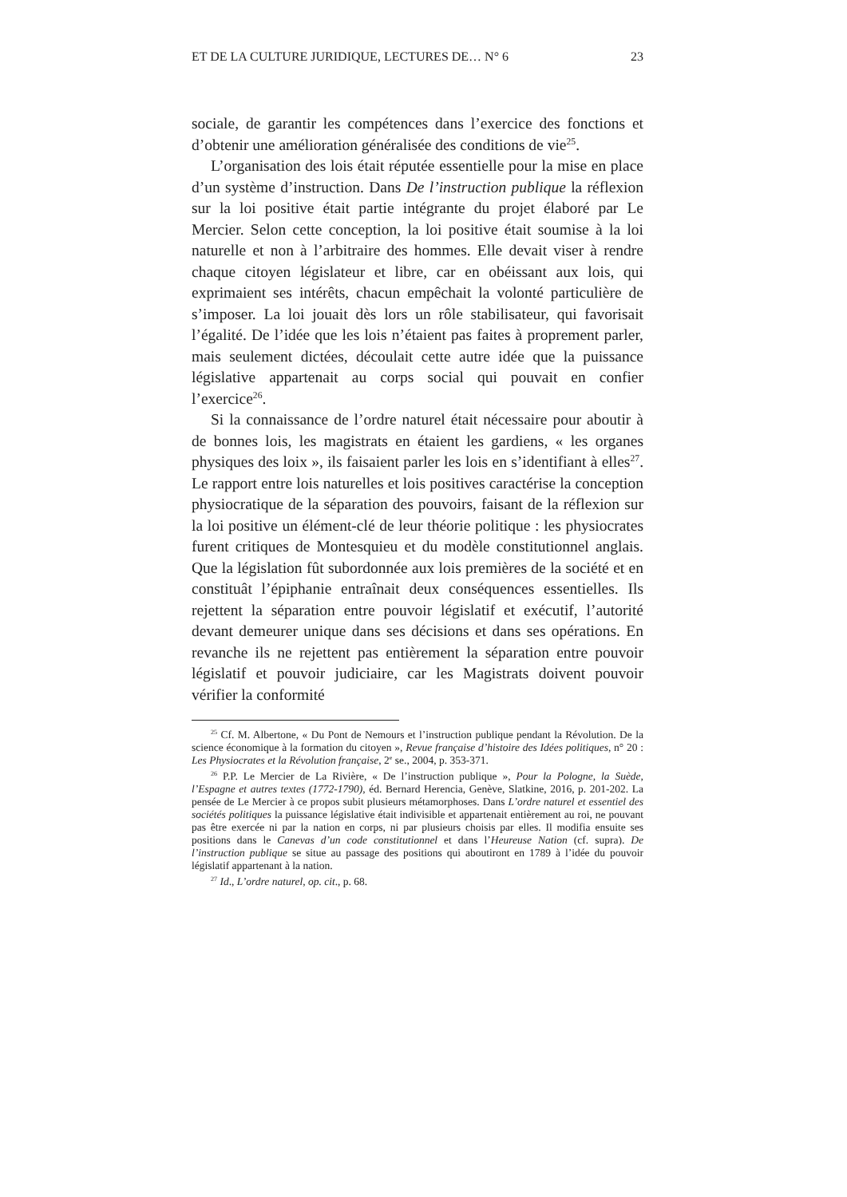ET DE LA CULTURE JURIDIQUE, LECTURES DE… N° 6 23
sociale, de garantir les compétences dans l’exercice des fonctions et d’obtenir une amélioration généralisée des conditions de vie<sup>25</sup>.
L’organisation des lois était réputée essentielle pour la mise en place d’un système d’instruction. Dans De l’instruction publique la réflexion sur la loi positive était partie intégrante du projet élaboré par Le Mercier. Selon cette conception, la loi positive était soumise à la loi naturelle et non à l’arbitraire des hommes. Elle devait viser à rendre chaque citoyen législateur et libre, car en obéissant aux lois, qui exprimaient ses intérêts, chacun empêchait la volonté particulière de s’imposer. La loi jouait dès lors un rôle stabilisateur, qui favorisait l’égalité. De l’idée que les lois n’étaient pas faites à proprement parler, mais seulement dictées, découlait cette autre idée que la puissance législative appartenait au corps social qui pouvait en confier l’exercice<sup>26</sup>.
Si la connaissance de l’ordre naturel était nécessaire pour aboutir à de bonnes lois, les magistrats en étaient les gardiens, « les organes physiques des loix », ils faisaient parler les lois en s’identifiant à elles<sup>27</sup>. Le rapport entre lois naturelles et lois positives caractérise la conception physiocratique de la séparation des pouvoirs, faisant de la réflexion sur la loi positive un élément-clé de leur théorie politique : les physiocrates furent critiques de Montesquieu et du modèle constitutionnel anglais. Que la législation fût subordonnée aux lois premières de la société et en constituât l’épiphanie entraînait deux conséquences essentielles. Ils rejettent la séparation entre pouvoir législatif et exécutif, l’autorité devant demeurer unique dans ses décisions et dans ses opérations. En revanche ils ne rejettent pas entièrement la séparation entre pouvoir législatif et pouvoir judiciaire, car les Magistrats doivent pouvoir vérifier la conformité
<sup>25</sup> Cf. M. Albertone, « Du Pont de Nemours et l’instruction publique pendant la Révolution. De la science économique à la formation du citoyen », Revue française d’histoire des Idées politiques, n° 20 : Les Physiocrates et la Révolution française, 2<sup>e</sup> se., 2004, p. 353-371.
<sup>26</sup> P.P. Le Mercier de La Rivière, « De l’instruction publique », Pour la Pologne, la Suède, l’Espagne et autres textes (1772-1790), éd. Bernard Herencia, Genève, Slatkine, 2016, p. 201-202. La pensée de Le Mercier à ce propos subit plusieurs métamorphoses. Dans L’ordre naturel et essentiel des sociétés politiques la puissance législative était indivisible et appartenait entièrement au roi, ne pouvant pas être exercée ni par la nation en corps, ni par plusieurs choisis par elles. Il modifia ensuite ses positions dans le Canevas d’un code constitutionnel et dans l’Heureuse Nation (cf. supra). De l’instruction publique se situe au passage des positions qui aboutiront en 1789 à l’idée du pouvoir législatif appartenant à la nation.
<sup>27</sup> Id., L’ordre naturel, op. cit., p. 68.